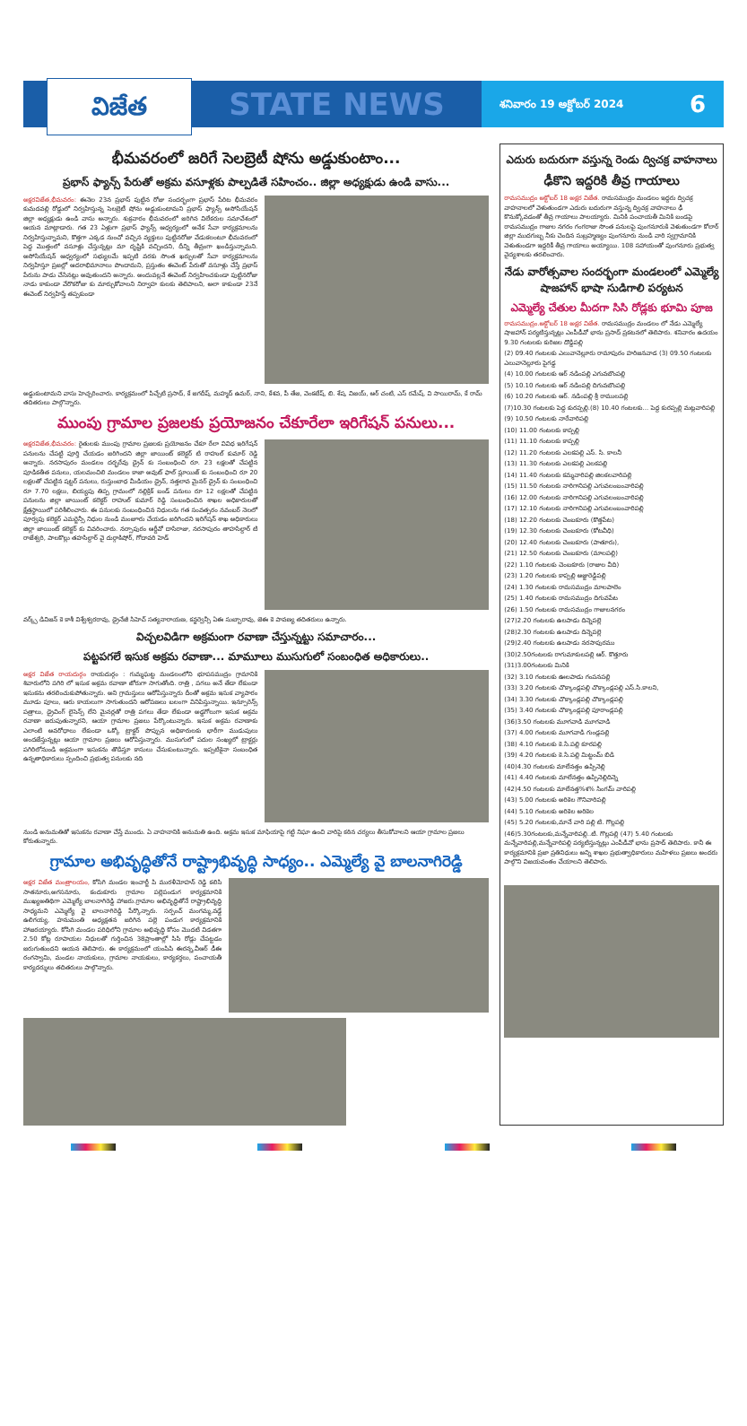విజేత
STATE NEWS
శనివారం 19 అక్టోబర్ 2024 6
భీమవరంలో జరిగే సెలబ్రెటీ షోను అడ్డుకుంటాం...
ప్రభాస్ ఫ్యాన్స్ పేరుతో అక్రమ వసూళ్లకు పాల్పడితే సహించం.. జిల్లా అధ్యక్షుడు ఉండి వాసు...
అక్షరవిజేత,భీమవరం: ఈనెల 23న ప్రభాస్ పుట్టిన రోజు సందర్భంగా ప్రభాస్ పేరిట భీమవరం కుమదవల్లి రోడ్డులో నిర్వహిస్తున్న సెలబ్రెటీ షోను అడ్డుకుంటామని ప్రభాస్ ఫ్యాన్స్ అసోసియేషన్ జిల్లా అధ్యక్షుడు ఉండి వాసు అన్నారు. శుక్రవారం భీమవరంలో జరిగిన విలేకరుల సమావేశంలో ఆయన మాట్లాడారు. గత 23 ఏళ్లుగా ప్రభాస్ ఫ్యాన్స్ ఆధ్వర్యంలో అనేక సేవా కార్యక్రమాలను నిర్వహిస్తున్నామని, కొత్తగా ఎక్కడ నుంచో వచ్చిన వ్యక్తులు పుట్టినరోజు వేడుకలంటూ భీమవరంలో పెద్ద మొత్తంలో వసూళ్లు చేస్తున్నట్లు మా దృష్టికి వచ్చిందని, దీన్ని తీవ్రంగా ఖండిస్తున్నామని. అసోసియేషన్ ఆధ్వర్యంలో సభ్యులమే ఇప్పటి వరకు సొంత ఖర్చులతో సేవా కార్యక్రమాలను నిర్వహిస్తూ ప్రజల్లో ఆదరాభిమానాలు పొందామని, ప్రస్తుతం ఈవెంట్ పేరుతో వసూళ్లు చేస్తే ప్రభాస్ పేరును పాడు చేసినట్లు అవుతుందని అన్నారు. అందువల్లనే ఈవెంట్ నిర్వహించకుండా పుట్టినరోజు నాడు కాకుండా వేరొకరోజు కు మార్చుకోవాలని నిర్వాహ కులకు తెలిపాలని, అలా కాకుండా 23నే ఈవెంట్ నిర్వహిస్తే తప్పకుండా
అడ్డుకుంటామని వాసు హెచ్చరించారు. కార్యక్రమంలో పిచ్చేటి ప్రసాద్, కే జగదీష్, మహ్మద్ ఉమర్, నాని, కేశవ, పీ తేజ, వెంకటేష్, బి. శేష, విజయ్, ఆర్ చంటి, ఎస్ రమేష్, వి సాయిరామ్, కే రామ్ తదితరులు పాల్గొన్నారు.
ముంపు గ్రామాల ప్రజలకు ప్రయోజనం చేకూరేలా ఇరిగేషన్ పనులు...
అక్షరవిజేత,భీమవరం: రైతులకు ముంపు గ్రామాల ప్రజలకు ప్రయోజనం చేకూ రేలా వివిధ ఇరిగేషన్ పనులను చేపట్టి పూర్తి చేయడం జరిగిందని జిల్లా జాయింట్ కలెక్టర్ టి రాహుల్ కుమార్ రెడ్డి అన్నారు. నరసాపురం మండలం దర్భరేవు డ్రైన్ కు సంబంధించి రూ. 23 లక్షలతో చేపట్టిన పూడికతీత పనులు, యలమంచిలి మండలం కాజా అవుట్ ఫాల్ స్లూయిజ్ కు సంబంధించి రూ 20 లక్షలతో చేపట్టిన షట్టర్ పనులు, రుస్తుంబాధ మీడియం డ్రైన్, నత్తలావ మైనర్ డ్రైన్ కు సంబంధించి రూ 7.70 లక్షలు, బియ్యపు తిప్ప గ్రామంలో నల్లిక్రిక్ బండ్ పనులు రూ 12 లక్షలతో చేపట్టిన పనులను జిల్లా జాయింట్ కలెక్టర్ రాహుల్ కుమార్ రెడ్డి సంబంధించిన శాఖల అధికారులతో క్షేత్రస్థాయిలో పరిశీలించారు. ఈ పనులకు సంబంధించిన నిధులను గత సంవత్సరం నవంబర్ నెలలో పూర్వపు కలెక్టర్ ఎమర్జెన్సీ నిధుల నుండి మంజూరు చేయడం జరిగిందని ఇరిగేషన్ శాఖ అధికారులు జిల్లా జాయింట్ కలెక్టర్ కు వివరించారు. నర్సాపురం ఆర్డీవో దాసిరాజు, నరసాపురం తాహసిల్దార్ టి రాజేశ్వరి, పాలకొల్లు తహసిల్దార్ వై దుర్గాకిషోర్, గోదావరి హెడ్
వర్క్స్ డివిజన్ కె కాశీ విశ్వేశ్వరరావు, డ్రైనేజీ సిహెచ్ సత్యనారాయణ, కన్జర్వెన్సీ ఏఈ సుబ్బారావు, జెఈ కె పావణ్య తదితరులు ఉన్నారు.
విచ్చలవిడిగా అక్రమంగా రవాణా చేస్తున్నట్టు సమాచారం...
పట్టపగలే ఇసుక అక్రమ రవాణా... మామూలు ముసుగులో సంబంధిత అధికారులు..
అక్షర విజేత రాయదుర్గం రాయదుర్గం : గుమ్మఘట్ట మండలంలోని భూపసముద్రం గ్రామానికి శివారులోని పగిరి లో ఇసుక అక్రమ రవాణా జోరుగా సాగుతోంది. రాత్రి , పగలు అనే తేడా లేకుండా ఇసుకను తరలించుకుపోతున్నారు. అని గ్రామస్తులు ఆరోపిస్తున్నారు దీంతో అక్రమ ఇసుక వ్యాపారం మూడు పూలు, ఆరు కాయలుగా సాగుతుందని ఆరోపణలు బలంగా వినిపిస్తున్నాయి. ఇన్సూరెన్స్ పత్రాలు, డ్రైవింగ్ లైసెన్స్ లేని మైనర్లతో రాత్రి పగలు తేడా లేకుండా అడ్డగోలుగా ఇసుక అక్రమ రవాణా జరుపుతున్నారని, ఆయా గ్రామాల ప్రజలు పేర్కొంటున్నారు. ఇసుక అక్రమ రవాణాకు ఎలాంటి అవరోధాలు లేకుండా ఒక్కో ట్రాక్టర్ పొప్పున అధికారులకు భారీగా ముడుపులు అందజేస్తున్నట్లు ఆయా గ్రామాల ప్రజలు ఆరోపిస్తున్నారు. ముసుగులో పదుల సంఖ్యలో ట్రాక్టర్లు పగిరిలోనుండి అక్రమంగా ఇసుకను తొడిస్తూ కాసులు చేసుకుంటున్నారు. ఇప్పటికైనా సంబంధిత ఉన్నతాధికారులు స్పందించి ప్రభుత్వ పనులకు నది
నుండి అనుమతితో ఇసుకను రవాణా చేస్తే ముందు. ఏ వాహనానికి అనుమతి ఉంది. అక్రమ ఇసుక మాఫియాపై గట్టి నిఘా ఉంచి వారిపై కఠిన చర్యలు తీసుకోవాలని ఆయా గ్రామాల ప్రజలు కోరుతున్నారు.
గ్రామాల అభివృద్ధితోనే రాష్ట్రాభివృద్ధి సాధ్యం.. ఎమ్మెల్యే వై బాలనాగిరెడ్డి
అక్షర విజేత మంత్రాలయం, కోసిగి మండల ఇంచార్జీ పి మురళీమోహన్ రెడ్డి కలిసి సాతనూరు,అగసనూరు, కందుకూరు గ్రామాల పల్లెపండుగ కార్యక్రమానికి ముఖ్యఅతిథిగా ఎమ్మెల్యే బాలనాగిరెడ్డి హాజరు.గ్రామాల అభివృద్ధితోనే రాష్ట్రాభివృద్ధి సాధ్యమని ఎమ్మెల్యే వై బాలనాగిరెడ్డి పేర్కొన్నారు. సర్పంచ్ మంగమ్మ,వడ్డే ఉలిగయ్య, హనుమంతి అధ్యక్షతన జరిగిన పల్లె పండుగ కార్యక్రమానికి హాజరయ్యారు. కోసిగి మండల పరిధిలోని గ్రామాల అభివృద్ధి కోసం మొదటి విడతగా 2.50 కోట్ల రూపాయల నిధులతో గుర్తించిన 38ప్రాంతాల్లో సిసి రోడ్లు చేపట్టడం జరుగుతుందని ఆయన తెలిపారు. ఈ కార్యక్రమంలో యంపిపి ఈరన్న,వీఆర్ డీఈ రంగస్వామి, మండల నాయకులు, గ్రామాల నాయకులు, కార్యకర్తలు, పంచాయతీ కార్యదర్శులు తదితరులు పాల్గొన్నారు.
ఎదురు బదురుగా వస్తున్న రెండు ద్విచక్ర వాహనాలు
ఢీకొని ఇద్దరికి తీవ్ర గాయాలు
రామసముద్రం అక్టోబర్ 18 అక్షర విజేత. రామసముద్రం మండలం ఇద్దరు ద్విచక్ర వాహనాలలో వెళుతుండగా ఎదురు బదురుగా వస్తున్న ద్విచక్ర వాహనాలు ఢీ కొనుక్కోవడంతో తీవ్ర గాయాలు పాలయ్యారు. మినికి పంచాయతీ మినికి బండపై రామసముద్రం గాజుల నగరం గంగరాజు సొంత పనులపై పుంగనూరుకి వెళుతుండగా కోలార్ జిల్లా ముదగుబ్బ నీకు చెందిన సుబ్రహ్మణ్యం పుంగనూరు నుండి వారి స్వగ్రామానికి వెళుతుండగా ఇద్దరికీ తీవ్ర గాయాలు అయ్యాయి. 108 సహాయంతో పుంగనూరు ప్రభుత్వ వైద్యశాలకు తరలించారు.
నేడు వారోత్సవాల సందర్భంగా మండలంలో ఎమ్మెల్యే షాజహాన్ భాషా సుడిగాలి పర్యటన
ఎమ్మెల్యే చేతుల మీదగా సిసి రోడ్లకు భూమి పూజ
రామసముద్రం.అక్టోబర్ 18 అక్షర విజేత. రామసముద్రం మండలం లో నేడు ఎమ్మెల్యే షాజహాన్ పర్యటిస్తున్నట్లు ఎంపీడీవో భాను ప్రసాద్ ప్రకటనలో తెలిపారు. శనివారం ఉదయం 9.30 గంటలకు కురిజల దొడ్డిపల్లి
(2) 09.40 గంటలకు ఎలువానెల్లూరు రామాపురం హరిజనవాడ (3) 09.50 గంటలకు ఎలువానెల్లూరు పైగడ్డ
(4) 10.00 గంటలకు ఆర్ నడింపల్లి ఎగువబొంపల్లి
(5) 10.10 గంటలకు ఆర్ నడింపల్లి దిగువబొంపల్లి
(6) 10.20 గంటలకు ఆర్. నడింపల్లి శ్రీ రాములపల్లి
(7)10.30 గంటలకు పెద్ద కురప్పల్లి.(8) 10.40 గంటలకు... పెద్ద కురప్పల్లి మట్లవారిపల్లి
(9) 10.50 గంటలకు నారేవారిపల్లి
(10) 11.00 గంటలకు కాప్పల్లి
(11) 11.10 గంటలకు కాప్పల్లి
(12) 11.20 గంటలకు ఎలకపల్లి ఎస్. సి. కాలనీ
(13) 11.30 గంటలకు ఎలకపల్లి ఎలకపల్లి
(14) 11.40 గంటలకు కమ్మవారిపల్లి జిలకలవారిపల్లి
(15) 11.50 గంటలకు నారిగానిపల్లి ఎగువలంబంవారిపల్లి
(16) 12.00 గంటలకు నారిగానిపల్లి ఎగువలంబంవారిపల్లి
(17) 12.10 గంటలకు నారిగానిపల్లి ఎగువలంబంవారిపల్లి
(18) 12.20 గంటలకు చెంబకూరు (కొత్తపేట)
(19) 12.30 గంటలకు చెంబకూరు (కోటవీధి)
(20) 12.40 గంటలకు చెంబకూరు (పాతూరు),
(21) 12.50 గంటలకు చెంబకూరు (మాలపల్లి)
(22) 1.10 గంటలకు చెంబకూరు (రాజుల వీది)
(23) 1.20 గంటలకు కాప్పల్లి అజ్జురెడ్డిపల్లి
(24) 1.30 గంటలకు రామసముద్రం మాలపాలెం
(25) 1.40 గంటలకు రామసముద్రం దిగువపేట
(26) 1.50 గంటలకు రామసముద్రం గాజులనగరం
(27)2.20 గంటలకు ఉలపాడు దిన్నెపల్లె
(28)2.30 గంటలకు ఉలపాడు దిన్నెపల్లె
(29)2.40 గంటలకు ఉలపాడు నరసాపురము
(30)2.50గంటలకు రాగుమాకులపల్లి ఆర్. కొత్తూరు
(31)3.00గంటలకు మినికి
(32) 3.10 గంటలకు ఊలపాడు గంపనపల్లి
(33) 3.20 గంటలకు చొక్కాండ్లపల్లి చొక్కాండ్లపల్లి ఎస్.సి.కాలని,
(34) 3.30 గంటలకు చొక్కాండ్లపల్లి చొక్కాండ్లపల్లి
(35) 3.40 గంటలకు చొక్కాండ్లపల్లి పూరాండ్లపల్లి
(36)3.50 గంటలకు మూగవాడి మూగవాడి
(37) 4.00 గంటలకు మూగవాడి గుండ్లపల్లి
(38) 4.10 గంటలకు కె.సి.పల్లి కూరపల్లి
(39) 4.20 గంటలకు కె.సి.పల్లి మిట్టంమ్ బిడి
(40)4.30 గంటలకు మాలేనత్తం ఉప్పినెల్లి
(41) 4.40 గంటలకు మాలేనత్తం ఉప్పినెల్లిదిన్నె
(42)4.50 గంటలకు మాలేనత్త%శ% సింగమ్ వారిపల్లి
(43) 5.00 గంటలకు అరికెల గౌనివారిపల్లి
(44) 5.10 గంటలకు అరికెల అరికెల
(45) 5.20 గంటలకు,మానే వారి పల్లి టి. గొల్లపల్లి
(46)5.30గంటలకు,మన్నేవారిపల్లి..టి. గొల్లపల్లి (47) 5.40 గంటలకు మన్నేవారిపల్లి,మన్నేవారిపల్లి పర్యటిస్తున్నట్లు ఎంపీడీవో భాను ప్రసాద్ తెలిపారు. కానీ ఈ కార్యక్రమానికి ప్రజా ప్రతినిధులు అన్ని శాఖల ప్రభుత్వాధికారులు మహిళలు ప్రజలు అందరు పాల్గొని విజయవంతం చేయాలని తెలిపారు.